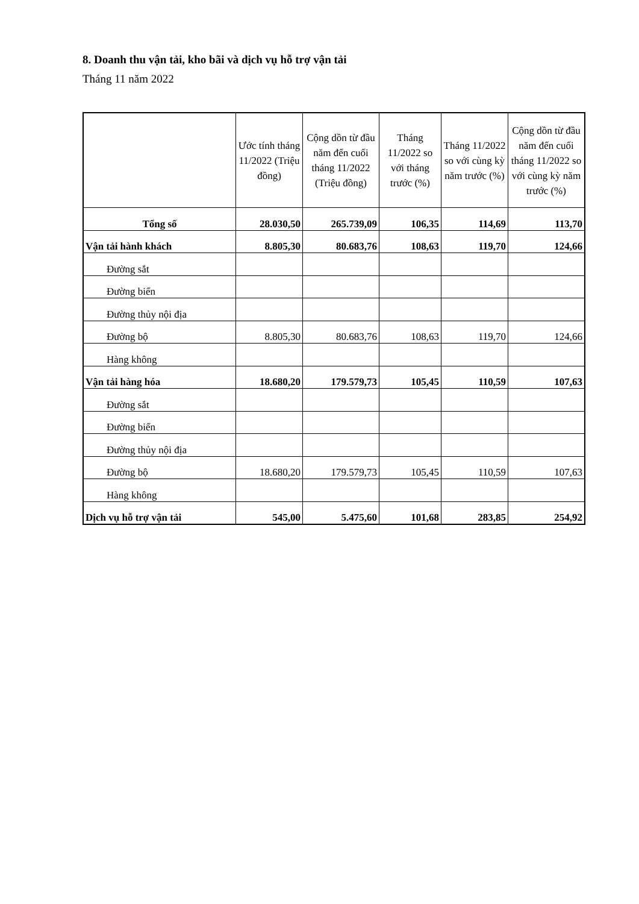8. Doanh thu vận tải, kho bãi và dịch vụ hỗ trợ vận tải
Tháng 11 năm 2022
| | Ước tính tháng 11/2022 (Triệu đồng) | Cộng dồn từ đầu năm đến cuối tháng 11/2022 (Triệu đồng) | Tháng 11/2022 so với tháng trước (%) | Tháng 11/2022 so với cùng kỳ năm trước (%) | Cộng dồn từ đầu năm đến cuối tháng 11/2022 so với cùng kỳ năm trước (%) |
| --- | --- | --- | --- | --- | --- |
| Tổng số | 28.030,50 | 265.739,09 | 106,35 | 114,69 | 113,70 |
| Vận tải hành khách | 8.805,30 | 80.683,76 | 108,63 | 119,70 | 124,66 |
| Đường sắt | | | | | |
| Đường biển | | | | | |
| Đường thủy nội địa | | | | | |
| Đường bộ | 8.805,30 | 80.683,76 | 108,63 | 119,70 | 124,66 |
| Hàng không | | | | | |
| Vận tải hàng hóa | 18.680,20 | 179.579,73 | 105,45 | 110,59 | 107,63 |
| Đường sắt | | | | | |
| Đường biển | | | | | |
| Đường thủy nội địa | | | | | |
| Đường bộ | 18.680,20 | 179.579,73 | 105,45 | 110,59 | 107,63 |
| Hàng không | | | | | |
| Dịch vụ hỗ trợ vận tải | 545,00 | 5.475,60 | 101,68 | 283,85 | 254,92 |